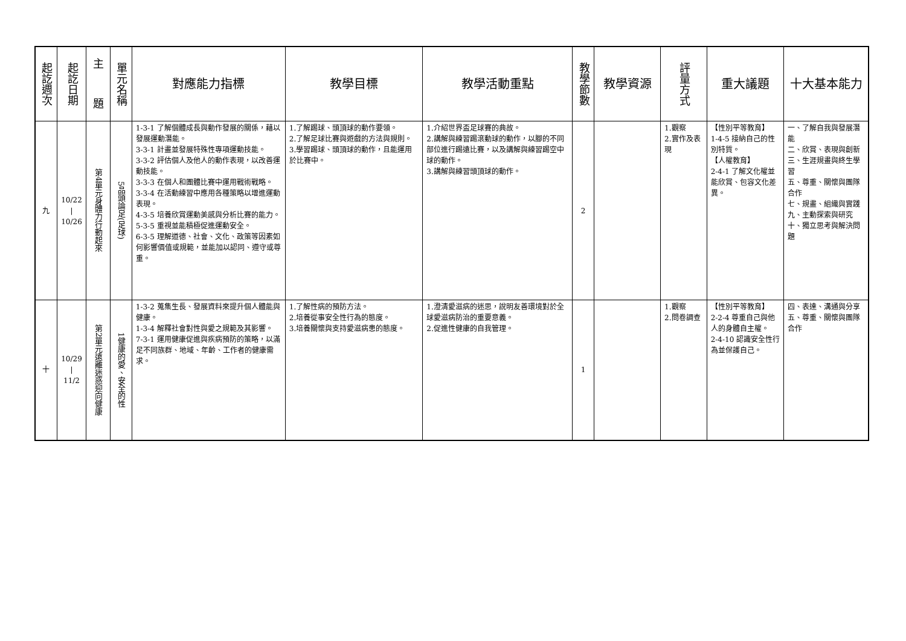| 起訖週次 | 起訖日期 | 主 題 | 單元名稱 | 對應能力指標 | 教學目標 | 教學活動重點 | 教學節數 | 教學資源 | 評量方式 | 重大議題 | 十大基本能力 |
| --- | --- | --- | --- | --- | --- | --- | --- | --- | --- | --- | --- |
| 九 | 10/22 / 10/26 | 第4單元身體力行動起來 | 5品頭論足(足球) | 1-3-1 了解個體成長與動作發展的關係，藉以發展運動潛能。 3-3-1 計畫並發展特殊性專項運動技能。 3-3-2 評估個人及他人的動作表現，以改善運動技能。 3-3-3 在個人和團體比賽中運用戰術戰略。 3-3-4 在活動練習中應用各種策略以增進運動表現。 4-3-5 培養欣賞運動美感與分析比賽的能力。 5-3-5 重視並能積極促進運動安全。 6-3-5 理解道德、社會、文化、政策等因素如何影響價值或規範，並能加以認同、遵守或尊重。 | 1.了解踢球、頭頂球的動作要領。 2.了解足球比賽與遊戲的方法與規則。 3.學習踢球、頭頂球的動作，且能運用於比賽中。 | 1.介紹世界盃足球賽的典故。 2.講解與練習踢滾動球的動作，以腳的不同部位進行踢遠比賽，以及講解與練習踢空中球的動作。 3.講解與練習頭頂球的動作。 | 2 | | 1.觀察 2.實作及表現 | 【性別平等教育】 1-4-5 接納自己的性別特質。 【人權教育】 2-4-1 了解文化權並能欣賞、包容文化差異。 | 一、了解自我與發展潛能 二、欣賞、表現與創新 三、生涯規畫與終生學習 五、尊重、關懷與團隊合作 七、規畫、組織與實踐 九、主動探索與研究 十、獨立思考與解決問題 |
| 十 | 10/29 / 11/2 | 第2單元遠離迷惑迎向健康 | 1健康的愛、安全的性 | 1-3-2 蒐集生長、發展資料來提升個人體能與健康。 1-3-4 解釋社會對性與愛之規範及其影響。 7-3-1 運用健康促進與疾病預防的策略，以滿足不同族群、地域、年齡、工作者的健康需求。 | 1.了解性病的預防方法。 2.培養從事安全性行為的態度。 3.培養關懷與支持愛滋病患的態度。 | 1.澄清愛滋病的迷思，說明友善環境對於全球愛滋病防治的重要意義。 2.促進性健康的自我管理。 | 1 | | 1.觀察 2.問卷調查 | 【性別平等教育】 2-2-4 尊重自己與他人的身體自主權。 2-4-10 認識安全性行為並保護自己。 | 四、表達、溝通與分享 五、尊重、關懷與團隊合作 |